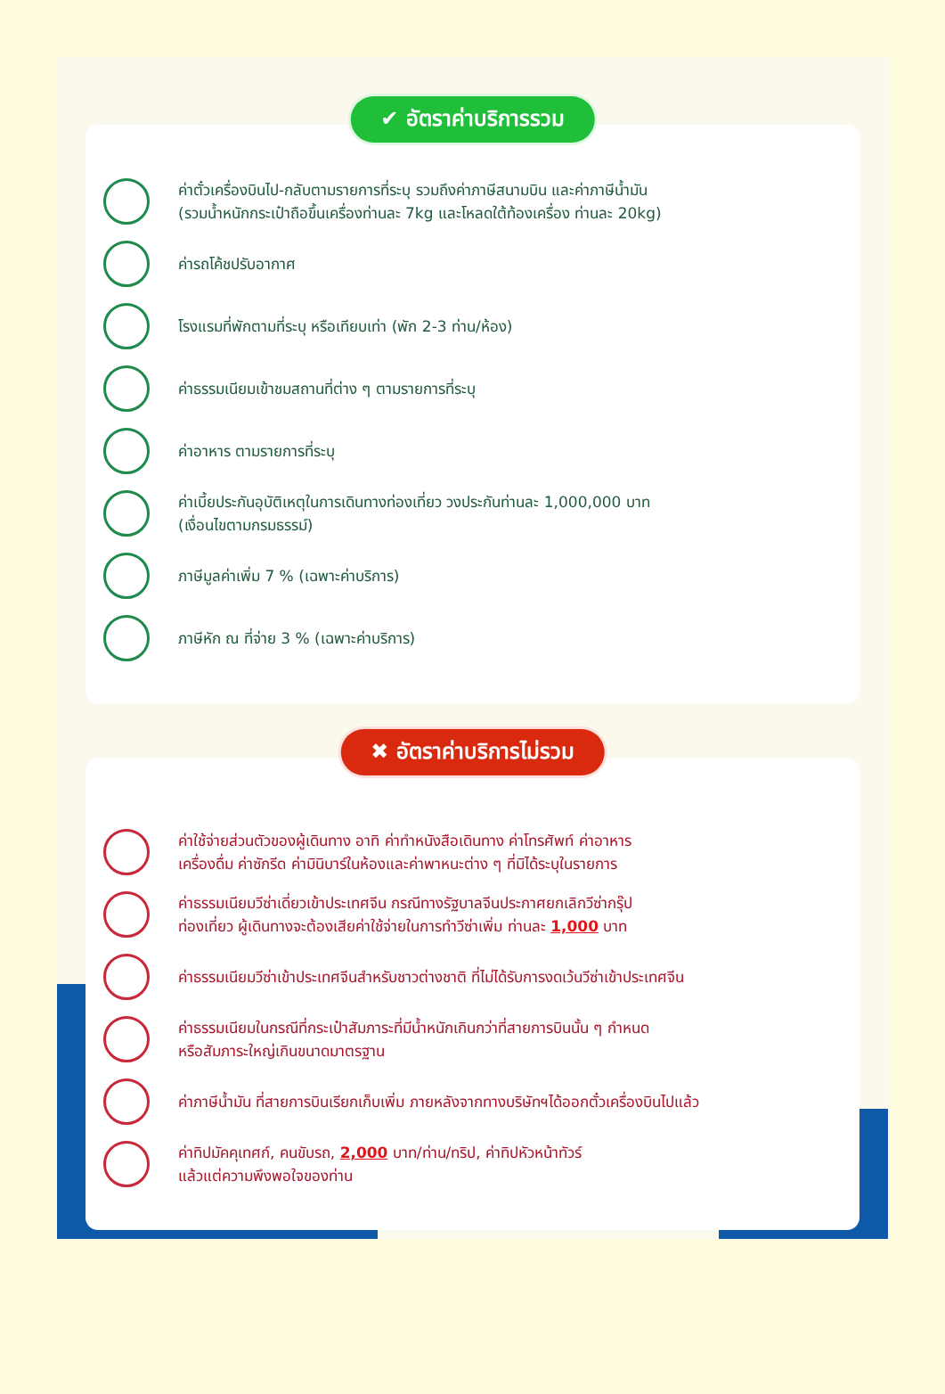✔ อัตราค่าบริการรวม
ค่าตั๋วเครื่องบินไป-กลับตามรายการที่ระบุ รวมถึงค่าภาษีสนามบิน และค่าภาษีน้ำมัน
(รวมน้ำหนักกระเป๋าถือขึ้นเครื่องท่านละ 7kg และโหลดใต้ท้องเครื่อง ท่านละ 20kg)
ค่ารถโค้ชปรับอากาศ
โรงแรมที่พักตามที่ระบุ หรือเทียบเท่า (พัก 2-3 ท่าน/ห้อง)
ค่าธรรมเนียมเข้าชมสถานที่ต่าง ๆ ตามรายการที่ระบุ
ค่าอาหาร ตามรายการที่ระบุ
ค่าเบี้ยประกันอุบัติเหตุในการเดินทางท่องเที่ยว วงประกันท่านละ 1,000,000 บาท
(เงื่อนไขตามกรมธรรม์)
ภาษีมูลค่าเพิ่ม 7 % (เฉพาะค่าบริการ)
ภาษีหัก ณ ที่จ่าย 3 % (เฉพาะค่าบริการ)
✖ อัตราค่าบริการไม่รวม
ค่าใช้จ่ายส่วนตัวของผู้เดินทาง อาทิ ค่าทำหนังสือเดินทาง ค่าโทรศัพท์ ค่าอาหาร
เครื่องดื่ม ค่าซักรีด ค่ามินิบาร์ในห้องและค่าพาหนะต่าง ๆ ที่มิได้ระบุในรายการ
ค่าธรรมเนียมวีซ่าเดี่ยวเข้าประเทศจีน กรณีทางรัฐบาลจีนประกาศยกเลิกวีซ่ากรุ๊ป
ท่องเที่ยว ผู้เดินทางจะต้องเสียค่าใช้จ่ายในการทำวีซ่าเพิ่ม ท่านละ 1,000 บาท
ค่าธรรมเนียมวีซ่าเข้าประเทศจีนสำหรับชาวต่างชาติ ที่ไม่ได้รับการงดเว้นวีซ่าเข้าประเทศจีน
ค่าธรรมเนียมในกรณีที่กระเป๋าสัมภาระที่มีน้ำหนักเกินกว่าที่สายการบินนั้น ๆ กำหนด
หรือสัมภาระใหญ่เกินขนาดมาตรฐาน
ค่าภาษีน้ำมัน ที่สายการบินเรียกเก็บเพิ่ม ภายหลังจากทางบริษัทฯได้ออกตั๋วเครื่องบินไปแล้ว
ค่าทิปมัคคุเทศก์, คนขับรถ, 2,000 บาท/ท่าน/ทริป, ค่าทิปหัวหน้าทัวร์
แล้วแต่ความพึงพอใจของท่าน